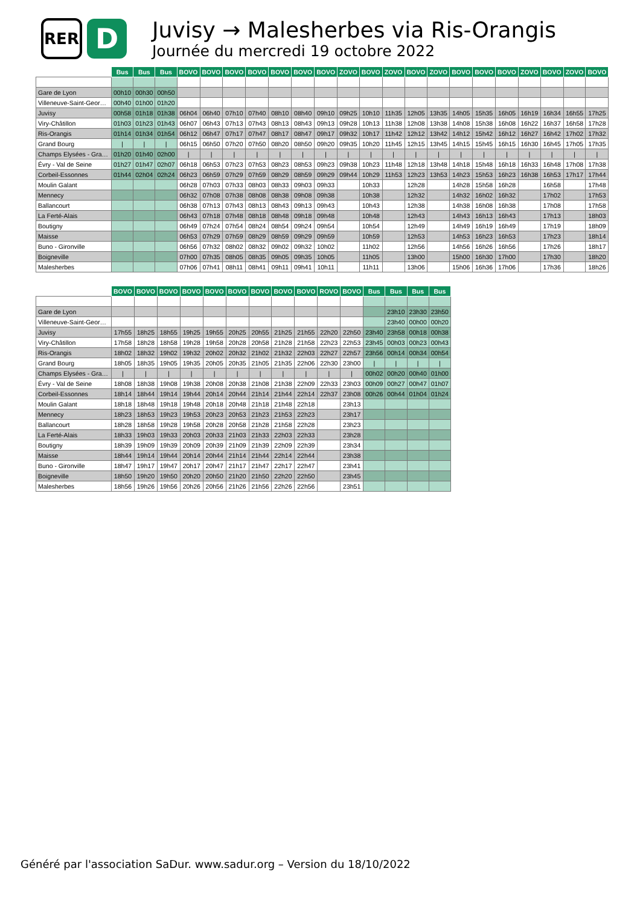RER
D
Juvisy → Malesherbes via Ris-Orangis
Journée du mercredi 19 octobre 2022
| | Bus | Bus | Bus | BOVO | BOVO | BOVO | BOVO | BOVO | BOVO | BOVO | ZOVO | BOVO | ZOVO | BOVO | ZOVO | BOVO | BOVO | BOVO | ZOVO | BOVO | ZOVO | BOVO |
| --- | --- | --- | --- | --- | --- | --- | --- | --- | --- | --- | --- | --- | --- | --- | --- | --- | --- | --- | --- | --- | --- | --- |
| Gare de Lyon | 00h10 | 00h30 | 00h50 | | | | | | | | | | | | | | | | | | | |
| Villeneuve-Saint-Georges | 00h40 | 01h00 | 01h20 | | | | | | | | | | | | | | | | | | | |
| Juvisy | 00h58 | 01h18 | 01h38 | 06h04 | 06h40 | 07h10 | 07h40 | 08h10 | 08h40 | 09h10 | 09h25 | 10h10 | 11h35 | 12h05 | 13h35 | 14h05 | 15h35 | 16h05 | 16h19 | 16h34 | 16h55 | 17h25 |
| Viry-Châtillon | 01h03 | 01h23 | 01h43 | 06h07 | 06h43 | 07h13 | 07h43 | 08h13 | 08h43 | 09h13 | 09h28 | 10h13 | 11h38 | 12h08 | 13h38 | 14h08 | 15h38 | 16h08 | 16h22 | 16h37 | 16h58 | 17h28 |
| Ris-Orangis | 01h14 | 01h34 | 01h54 | 06h12 | 06h47 | 07h17 | 07h47 | 08h17 | 08h47 | 09h17 | 09h32 | 10h17 | 11h42 | 12h12 | 13h42 | 14h12 | 15h42 | 16h12 | 16h27 | 16h42 | 17h02 | 17h32 |
| Grand Bourg | / | / | / | 06h15 | 06h50 | 07h20 | 07h50 | 08h20 | 08h50 | 09h20 | 09h35 | 10h20 | 11h45 | 12h15 | 13h45 | 14h15 | 15h45 | 16h15 | 16h30 | 16h45 | 17h05 | 17h35 |
| Champs Elysées - Gra… | 01h20 | 01h40 | 02h00 | / | / | / | / | / | / | / | / | / | / | / | / | / | / | / | / | / | / | / |
| Évry - Val de Seine | 01h27 | 01h47 | 02h07 | 06h18 | 06h53 | 07h23 | 07h53 | 08h23 | 08h53 | 09h23 | 09h38 | 10h23 | 11h48 | 12h18 | 13h48 | 14h18 | 15h48 | 16h18 | 16h33 | 16h48 | 17h08 | 17h38 |
| Corbeil-Essonnes | 01h44 | 02h04 | 02h24 | 06h23 | 06h59 | 07h29 | 07h59 | 08h29 | 08h59 | 09h29 | 09h44 | 10h29 | 11h53 | 12h23 | 13h53 | 14h23 | 15h53 | 16h23 | 16h38 | 16h53 | 17h17 | 17h44 |
| Moulin Galant | | | | 06h28 | 07h03 | 07h33 | 08h03 | 08h33 | 09h03 | 09h33 | | 10h33 | | 12h28 | | 14h28 | 15h58 | 16h28 | | 16h58 | | 17h48 |
| Mennecy | | | | 06h32 | 07h08 | 07h38 | 08h08 | 08h38 | 09h08 | 09h38 | | 10h38 | | 12h32 | | 14h32 | 16h02 | 16h32 | | 17h02 | | 17h53 |
| Ballancourt | | | | 06h38 | 07h13 | 07h43 | 08h13 | 08h43 | 09h13 | 09h43 | | 10h43 | | 12h38 | | 14h38 | 16h08 | 16h38 | | 17h08 | | 17h58 |
| La Ferté-Alais | | | | 06h43 | 07h18 | 07h48 | 08h18 | 08h48 | 09h18 | 09h48 | | 10h48 | | 12h43 | | 14h43 | 16h13 | 16h43 | | 17h13 | | 18h03 |
| Boutigny | | | | 06h49 | 07h24 | 07h54 | 08h24 | 08h54 | 09h24 | 09h54 | | 10h54 | | 12h49 | | 14h49 | 16h19 | 16h49 | | 17h19 | | 18h09 |
| Maisse | | | | 06h53 | 07h29 | 07h59 | 08h29 | 08h59 | 09h29 | 09h59 | | 10h59 | | 12h53 | | 14h53 | 16h23 | 16h53 | | 17h23 | | 18h14 |
| Buno - Gironville | | | | 06h56 | 07h32 | 08h02 | 08h32 | 09h02 | 09h32 | 10h02 | | 11h02 | | 12h56 | | 14h56 | 16h26 | 16h56 | | 17h26 | | 18h17 |
| Boigneville | | | | 07h00 | 07h35 | 08h05 | 08h35 | 09h05 | 09h35 | 10h05 | | 11h05 | | 13h00 | | 15h00 | 16h30 | 17h00 | | 17h30 | | 18h20 |
| Malesherbes | | | | 07h06 | 07h41 | 08h11 | 08h41 | 09h11 | 09h41 | 10h11 | | 11h11 | | 13h06 | | 15h06 | 16h36 | 17h06 | | 17h36 | | 18h26 |
| | BOVO | BOVO | BOVO | BOVO | BOVO | BOVO | BOVO | BOVO | BOVO | ROVO | BOVO | Bus | Bus | Bus | Bus |
| --- | --- | --- | --- | --- | --- | --- | --- | --- | --- | --- | --- | --- | --- | --- | --- |
| Gare de Lyon | | | | | | | | | | | | | 23h10 | 23h30 | 23h50 |
| Villeneuve-Saint-Georges | | | | | | | | | | | | | 23h40 | 00h00 | 00h20 |
| Juvisy | 17h55 | 18h25 | 18h55 | 19h25 | 19h55 | 20h25 | 20h55 | 21h25 | 21h55 | 22h20 | 22h50 | 23h40 | 23h58 | 00h18 | 00h38 |
| Viry-Châtillon | 17h58 | 18h28 | 18h58 | 19h28 | 19h58 | 20h28 | 20h58 | 21h28 | 21h58 | 22h23 | 22h53 | 23h45 | 00h03 | 00h23 | 00h43 |
| Ris-Orangis | 18h02 | 18h32 | 19h02 | 19h32 | 20h02 | 20h32 | 21h02 | 21h32 | 22h03 | 22h27 | 22h57 | 23h56 | 00h14 | 00h34 | 00h54 |
| Grand Bourg | 18h05 | 18h35 | 19h05 | 19h35 | 20h05 | 20h35 | 21h05 | 21h35 | 22h06 | 22h30 | 23h00 | / | / | / | / |
| Champs Elysées - Gra… | / | / | / | / | / | / | / | / | / | / | / | 00h02 | 00h20 | 00h40 | 01h00 |
| Évry - Val de Seine | 18h08 | 18h38 | 19h08 | 19h38 | 20h08 | 20h38 | 21h08 | 21h38 | 22h09 | 22h33 | 23h03 | 00h09 | 00h27 | 00h47 | 01h07 |
| Corbeil-Essonnes | 18h14 | 18h44 | 19h14 | 19h44 | 20h14 | 20h44 | 21h14 | 21h44 | 22h14 | 22h37 | 23h08 | 00h26 | 00h44 | 01h04 | 01h24 |
| Moulin Galant | 18h18 | 18h48 | 19h18 | 19h48 | 20h18 | 20h48 | 21h18 | 21h48 | 22h18 | | 23h13 | | | | |
| Mennecy | 18h23 | 18h53 | 19h23 | 19h53 | 20h23 | 20h53 | 21h23 | 21h53 | 22h23 | | 23h17 | | | | |
| Ballancourt | 18h28 | 18h58 | 19h28 | 19h58 | 20h28 | 20h58 | 21h28 | 21h58 | 22h28 | | 23h23 | | | | |
| La Ferté-Alais | 18h33 | 19h03 | 19h33 | 20h03 | 20h33 | 21h03 | 21h33 | 22h03 | 22h33 | | 23h28 | | | | |
| Boutigny | 18h39 | 19h09 | 19h39 | 20h09 | 20h39 | 21h09 | 21h39 | 22h09 | 22h39 | | 23h34 | | | | |
| Maisse | 18h44 | 19h14 | 19h44 | 20h14 | 20h44 | 21h14 | 21h44 | 22h14 | 22h44 | | 23h38 | | | | |
| Buno - Gironville | 18h47 | 19h17 | 19h47 | 20h17 | 20h47 | 21h17 | 21h47 | 22h17 | 22h47 | | 23h41 | | | | |
| Boigneville | 18h50 | 19h20 | 19h50 | 20h20 | 20h50 | 21h20 | 21h50 | 22h20 | 22h50 | | 23h45 | | | | |
| Malesherbes | 18h56 | 19h26 | 19h56 | 20h26 | 20h56 | 21h26 | 21h56 | 22h26 | 22h56 | | 23h51 | | | | |
Généré par l'association SaDur. www.sadur.org – Version du 18/10/2022